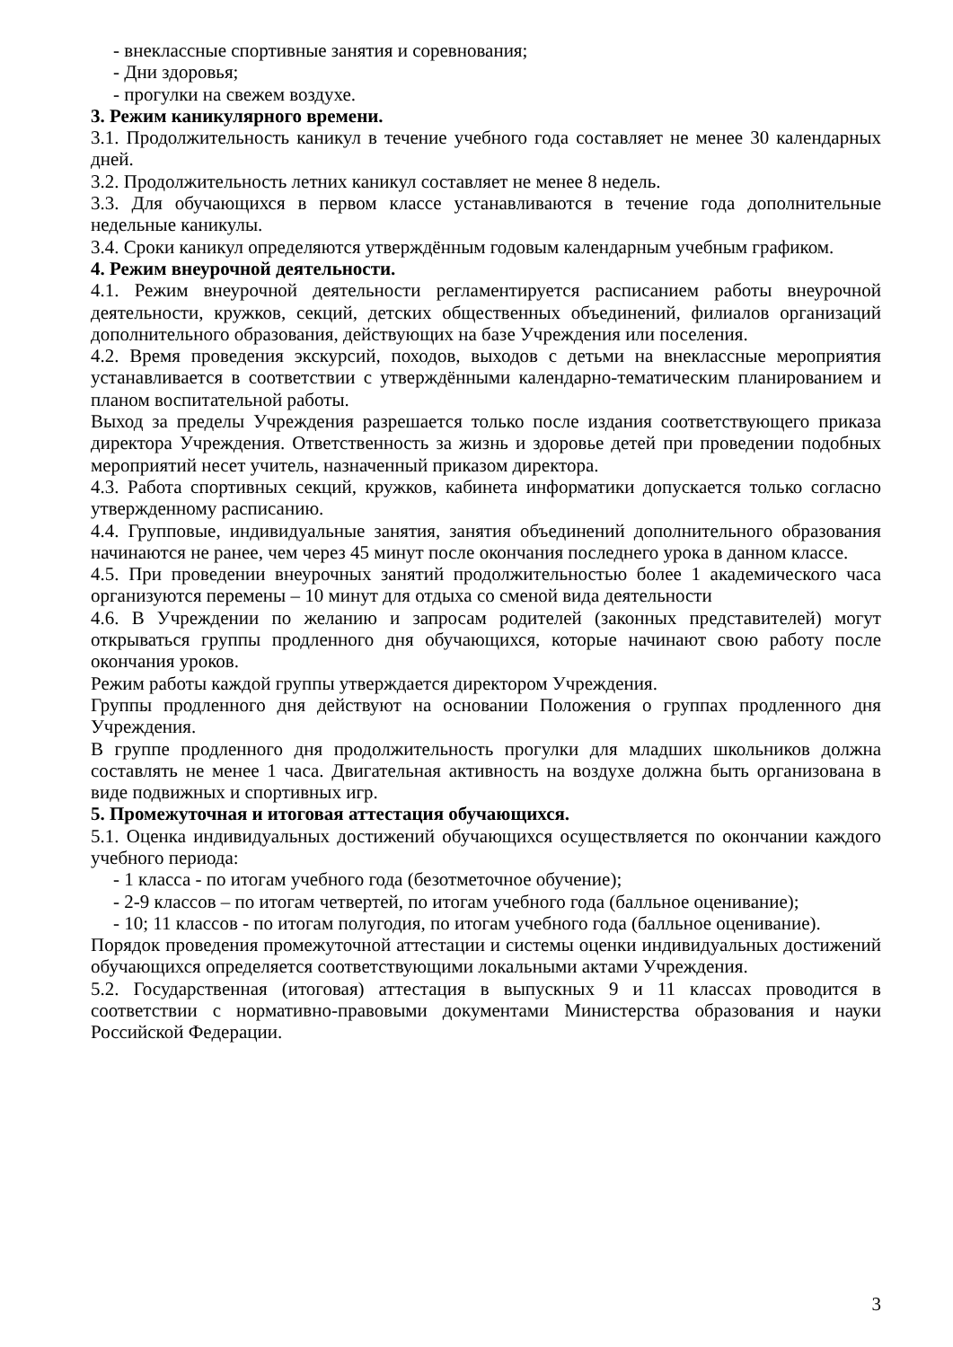- внеклассные спортивные занятия и соревнования;
- Дни здоровья;
- прогулки на свежем воздухе.
3. Режим каникулярного времени.
3.1. Продолжительность каникул в течение учебного года составляет не менее 30 календарных дней.
3.2. Продолжительность летних каникул составляет не менее 8 недель.
3.3. Для обучающихся в первом классе устанавливаются в течение года дополнительные недельные каникулы.
3.4. Сроки каникул определяются утверждённым годовым календарным учебным графиком.
4. Режим внеурочной деятельности.
4.1. Режим внеурочной деятельности регламентируется расписанием работы внеурочной деятельности, кружков, секций, детских общественных объединений, филиалов организаций дополнительного образования, действующих на базе Учреждения или поселения.
4.2. Время проведения экскурсий, походов, выходов с детьми на внеклассные мероприятия устанавливается в соответствии с утверждёнными календарно-тематическим планированием и планом воспитательной работы.
Выход за пределы Учреждения разрешается только после издания соответствующего приказа директора Учреждения. Ответственность за жизнь и здоровье детей при проведении подобных мероприятий несет учитель, назначенный приказом директора.
4.3. Работа спортивных секций, кружков, кабинета информатики допускается только согласно утвержденному расписанию.
4.4. Групповые, индивидуальные занятия, занятия объединений дополнительного образования начинаются не ранее, чем через 45 минут после окончания последнего урока в данном классе.
4.5. При проведении внеурочных занятий продолжительностью более 1 академического часа организуются перемены – 10 минут для отдыха со сменой вида деятельности
4.6. В Учреждении по желанию и запросам родителей (законных представителей) могут открываться группы продленного дня обучающихся, которые начинают свою работу после окончания уроков.
Режим работы каждой группы утверждается директором Учреждения.
Группы продленного дня действуют на основании Положения о группах продленного дня Учреждения.
В группе продленного дня продолжительность прогулки для младших школьников должна составлять не менее 1 часа. Двигательная активность на воздухе должна быть организована в виде подвижных и спортивных игр.
5. Промежуточная и итоговая аттестация обучающихся.
5.1. Оценка индивидуальных достижений обучающихся осуществляется по окончании каждого учебного периода:
- 1 класса - по итогам учебного года (безотметочное обучение);
- 2-9 классов – по итогам четвертей, по итогам учебного года (балльное оценивание);
- 10; 11 классов - по итогам полугодия, по итогам учебного года (балльное оценивание).
Порядок проведения промежуточной аттестации и системы оценки индивидуальных достижений обучающихся определяется соответствующими локальными актами Учреждения.
5.2. Государственная (итоговая) аттестация в выпускных 9 и 11 классах проводится в соответствии с нормативно-правовыми документами Министерства образования и науки Российской Федерации.
3